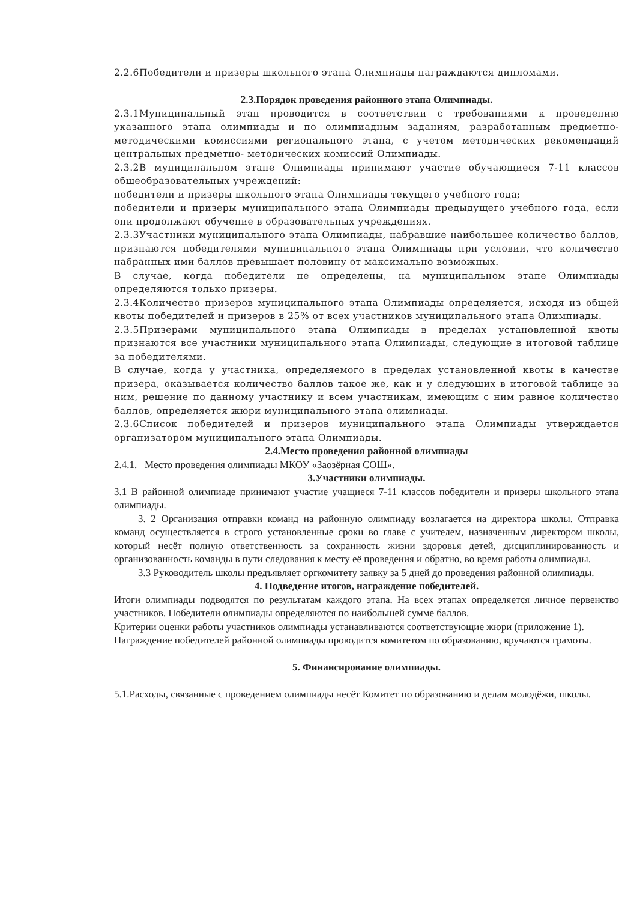2.2.6Победители и призеры школьного этапа Олимпиады награждаются дипломами.
2.3.Порядок проведения районного этапа Олимпиады.
2.3.1Муниципальный этап проводится в соответствии с требованиями к проведению указанного этапа олимпиады и по олимпиадным заданиям, разработанным предметно-методическими комиссиями регионального этапа, с учетом методических рекомендаций центральных предметно- методических комиссий Олимпиады.
2.3.2В муниципальном этапе Олимпиады принимают участие обучающиеся 7-11 классов общеобразовательных учреждений:
победители и призеры школьного этапа Олимпиады текущего учебного года;
победители и призеры муниципального этапа Олимпиады предыдущего учебного года, если они продолжают обучение в образовательных учреждениях.
2.3.3Участники муниципального этапа Олимпиады, набравшие наибольшее количество баллов, признаются победителями муниципального этапа Олимпиады при условии, что количество набранных ими баллов превышает половину от максимально возможных.
В случае, когда победители не определены, на муниципальном этапе Олимпиады определяются только призеры.
2.3.4Количество призеров муниципального этапа Олимпиады определяется, исходя из общей квоты победителей и призеров в 25% от всех участников муниципального этапа Олимпиады.
2.3.5Призерами муниципального этапа Олимпиады в пределах установленной квоты признаются все участники муниципального этапа Олимпиады, следующие в итоговой таблице за победителями.
В случае, когда у участника, определяемого в пределах установленной квоты в качестве призера, оказывается количество баллов такое же, как и у следующих в итоговой таблице за ним, решение по данному участнику и всем участникам, имеющим с ним равное количество баллов, определяется жюри муниципального этапа олимпиады.
2.3.6Список победителей и призеров муниципального этапа Олимпиады утверждается организатором муниципального этапа Олимпиады.
2.4.Место проведения районной олимпиады
2.4.1. Место проведения олимпиады МКОУ «Заозёрная СОШ».
3.Участники олимпиады.
3.1 В районной олимпиаде принимают участие учащиеся 7-11 классов победители и призеры школьного этапа олимпиады.
3. 2 Организация отправки команд на районную олимпиаду возлагается на директора школы. Отправка команд осуществляется в строго установленные сроки во главе с учителем, назначенным директором школы, который несёт полную ответственность за сохранность жизни здоровья детей, дисциплинированность и организованность команды в пути следования к месту её проведения и обратно, во время работы олимпиады.
3.3 Руководитель школы предъявляет оргкомитету заявку за 5 дней до проведения районной олимпиады.
4. Подведение итогов, награждение победителей.
Итоги олимпиады подводятся по результатам каждого этапа. На всех этапах определяется личное первенство участников. Победители олимпиады определяются по наибольшей сумме баллов.
Критерии оценки работы участников олимпиады устанавливаются соответствующие жюри (приложение 1).
Награждение победителей районной олимпиады проводится комитетом по образованию, вручаются грамоты.
5. Финансирование олимпиады.
5.1.Расходы, связанные с проведением олимпиады несёт Комитет по образованию и делам молодёжи, школы.